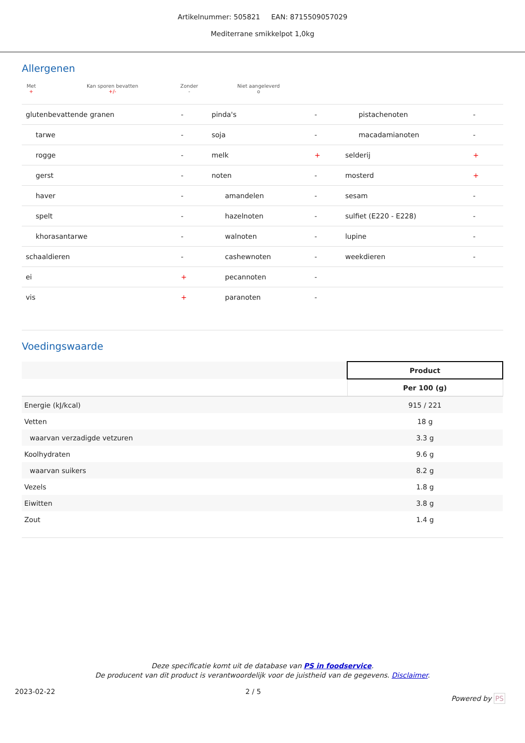Artikelnummer: 505821 EAN: 8715509057029
Mediterrane smikkelpot 1,0kg
Allergenen
Met
+
Kan sporen bevatten
+/-
Zonder
-
Niet aangeleverd
o
| glutenbevattende granen | - | pinda's | - | pistachenoten | - |
| tarwe | - | soja | - | macadamianoten | - |
| rogge | - | melk | + | selderij | + |
| gerst | - | noten | - | mosterd | + |
| haver | - | amandelen | - | sesam | - |
| spelt | - | hazelnoten | - | sulfiet (E220 - E228) | - |
| khorasantarwe | - | walnoten | - | lupine | - |
| schaaldieren | - | cashewnoten | - | weekdieren | - |
| ei | + | pecannoten | - | | |
| vis | + | paranoten | - | | |
Voedingswaarde
| | Product |
| | Per 100 (g) |
| Energie (kJ/kcal) | 915 / 221 |
| Vetten | 18 g |
| waarvan verzadigde vetzuren | 3.3 g |
| Koolhydraten | 9.6 g |
| waarvan suikers | 8.2 g |
| Vezels | 1.8 g |
| Eiwitten | 3.8 g |
| Zout | 1.4 g |
Deze specificatie komt uit de database van PS in foodservice.
De producent van dit product is verantwoordelijk voor de juistheid van de gegevens. Disclaimer.
2023-02-22 2 / 5 Powered by PS